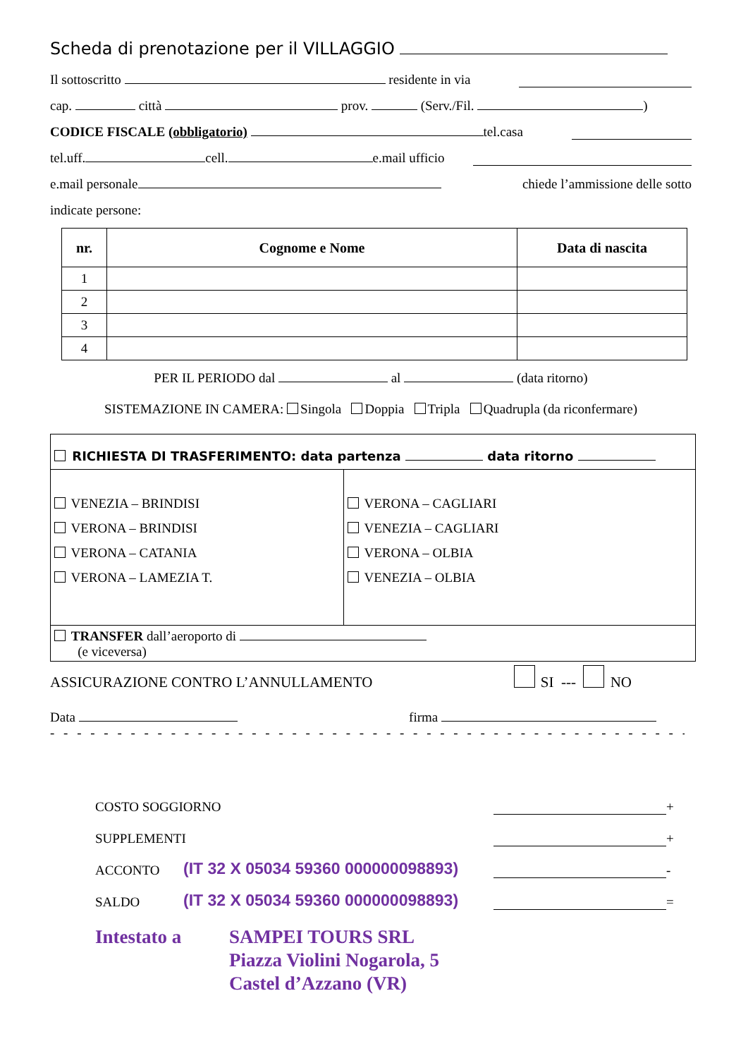Scheda di prenotazione per il VILLAGGIO
Il sottoscritto residente in via
cap. città prov. (Serv./Fil. )
CODICE FISCALE (obbligatorio) tel.casa
tel.uff. cell. e.mail ufficio
e.mail personale chiede l’ammissione delle sotto
indicate persone:
| nr. | Cognome e Nome | Data di nascita |
| --- | --- | --- |
| 1 | | |
| 2 | | |
| 3 | | |
| 4 | | |
PER IL PERIODO dal al (data ritorno)
SISTEMAZIONE IN CAMERA: Singola Doppia Tripla Quadrupla (da riconfermare)
RICHIESTA DI TRASFERIMENTO: data partenza data ritorno
VENEZIA – BRINDISI
VERONA – BRINDISI
VERONA – CATANIA
VERONA – LAMEZIA T.
VERONA – CAGLIARI
VENEZIA – CAGLIARI
VERONA – OLBIA
VENEZIA – OLBIA
TRANSFER dall’aeroporto di
(e viceversa)
ASSICURAZIONE CONTRO L’ANNULLAMENTO SI --- NO
Data firma
- - - - - - - - - - - - - - - - - - - - - - - - - - - - - - - - - - - - - - - - - - - - - - - - - - - - - - - - - - - - -
COSTO SOGGIORNO +
SUPPLEMENTI +
ACCONTO (IT 32 X 05034 59360 000000098893) -
SALDO (IT 32 X 05034 59360 000000098893) =
Intestato a SAMPEI TOURS SRL
Piazza Violini Nogarola, 5
Castel d’Azzano (VR)